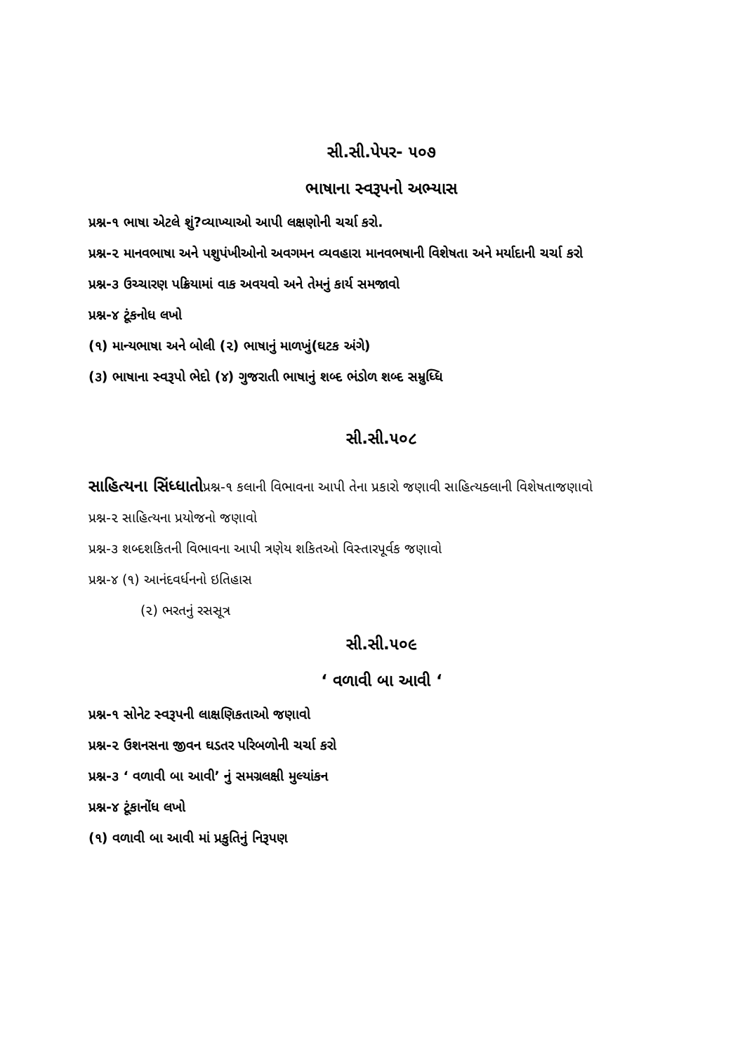સી.સી.પેપર- ૫૦૭
ભાષાના સ્વરૂપનો અભ્યાસ
પ્રશ્ન-૧ ભાષા એટલે શું?વ્યાખ્યાઓ આપી લક્ષણોની ચર્ચા કરો.
પ્રશ્ન-૨ માનવભાષા અને પશુપંખીઓનો અવગમન વ્યવહારા માનવભષાની વિશેષતા અને મર્યાદાની ચર્ચા કરો
પ્રશ્ન-૩ ઉચ્ચારણ પક્રિયામાં વાક અવયવો અને તેમનું કાર્ય સમજાવો
પ્રશ્ન-૪ ટૂંકનોધ લખો
(૧) માન્યભાષા અને બોલી (૨) ભાષાનું માળખું(ઘટક અંગે)
(૩) ભાષાના સ્વરૂપો ભેદો (૪) ગુજરાતી ભાષાનું શબ્દ ભંડોળ શબ્દ સમ્રુધ્ધિ
સી.સી.૫૦૮
સાહિત્યના સિંધ્ધાતોપ્રશ્ન-૧ કલાની વિભાવના આપી તેના પ્રકારો જણાવી સાહિત્યક્લાની વિશેષતાજણાવો
પ્રશ્ન-૨ સાહિત્યના પ્રયોજનો જણાવો
પ્રશ્ન-૩ શબ્દશકિતની વિભાવના આપી ત્રણેય શકિતઓ વિસ્તારપૂર્વક જણાવો
પ્રશ્ન-૪ (૧) આનંદવર્ધનનો ઇતિહાસ
(૨) ભરતનું રસસૂત્ર
સી.સી.૫૦૯
‘ વળાવી બા આવી ‘
પ્રશ્ન-૧ સોનેટ સ્વરૂપની લાક્ષણિકતાઓ જણાવો
પ્રશ્ન-૨ ઉશનસના જીવન ઘડતર પરિબળોની ચર્ચા કરો
પ્રશ્ન-૩ ‘ વળાવી બા આવી’ નું સમગ્રલક્ષી મુલ્યાંકન
પ્રશ્ન-૪ ટૂંકાનોંધ લખો
(૧) વળાવી બા આવી માં પ્રકુતિનું નિરૂપણ